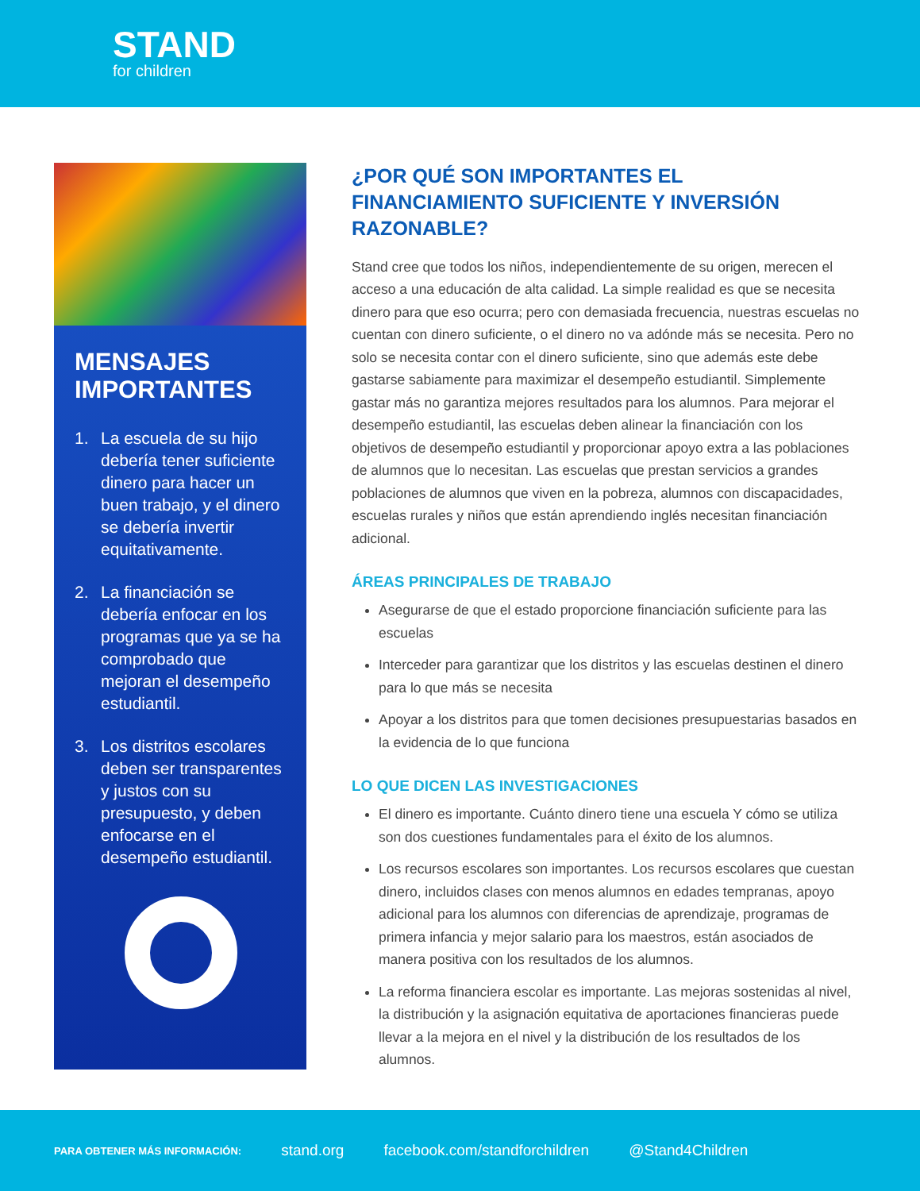STAND
for children
MENSAJES IMPORTANTES
1. La escuela de su hijo debería tener suficiente dinero para hacer un buen trabajo, y el dinero se debería invertir equitativamente.
2. La financiación se debería enfocar en los programas que ya se ha comprobado que mejoran el desempeño estudiantil.
3. Los distritos escolares deben ser transparentes y justos con su presupuesto, y deben enfocarse en el desempeño estudiantil.
¿POR QUÉ SON IMPORTANTES EL FINANCIAMIENTO SUFICIENTE Y INVERSIÓN RAZONABLE?
Stand cree que todos los niños, independientemente de su origen, merecen el acceso a una educación de alta calidad. La simple realidad es que se necesita dinero para que eso ocurra; pero con demasiada frecuencia, nuestras escuelas no cuentan con dinero suficiente, o el dinero no va adónde más se necesita. Pero no solo se necesita contar con el dinero suficiente, sino que además este debe gastarse sabiamente para maximizar el desempeño estudiantil. Simplemente gastar más no garantiza mejores resultados para los alumnos. Para mejorar el desempeño estudiantil, las escuelas deben alinear la financiación con los objetivos de desempeño estudiantil y proporcionar apoyo extra a las poblaciones de alumnos que lo necesitan. Las escuelas que prestan servicios a grandes poblaciones de alumnos que viven en la pobreza, alumnos con discapacidades, escuelas rurales y niños que están aprendiendo inglés necesitan financiación adicional.
ÁREAS PRINCIPALES DE TRABAJO
Asegurarse de que el estado proporcione financiación suficiente para las escuelas
Interceder para garantizar que los distritos y las escuelas destinen el dinero para lo que más se necesita
Apoyar a los distritos para que tomen decisiones presupuestarias basados en la evidencia de lo que funciona
LO QUE DICEN LAS INVESTIGACIONES
El dinero es importante. Cuánto dinero tiene una escuela Y cómo se utiliza son dos cuestiones fundamentales para el éxito de los alumnos.
Los recursos escolares son importantes. Los recursos escolares que cuestan dinero, incluidos clases con menos alumnos en edades tempranas, apoyo adicional para los alumnos con diferencias de aprendizaje, programas de primera infancia y mejor salario para los maestros, están asociados de manera positiva con los resultados de los alumnos.
La reforma financiera escolar es importante. Las mejoras sostenidas al nivel, la distribución y la asignación equitativa de aportaciones financieras puede llevar a la mejora en el nivel y la distribución de los resultados de los alumnos.
PARA OBTENER MÁS INFORMACIÓN: stand.org facebook.com/standforchildren @Stand4Children